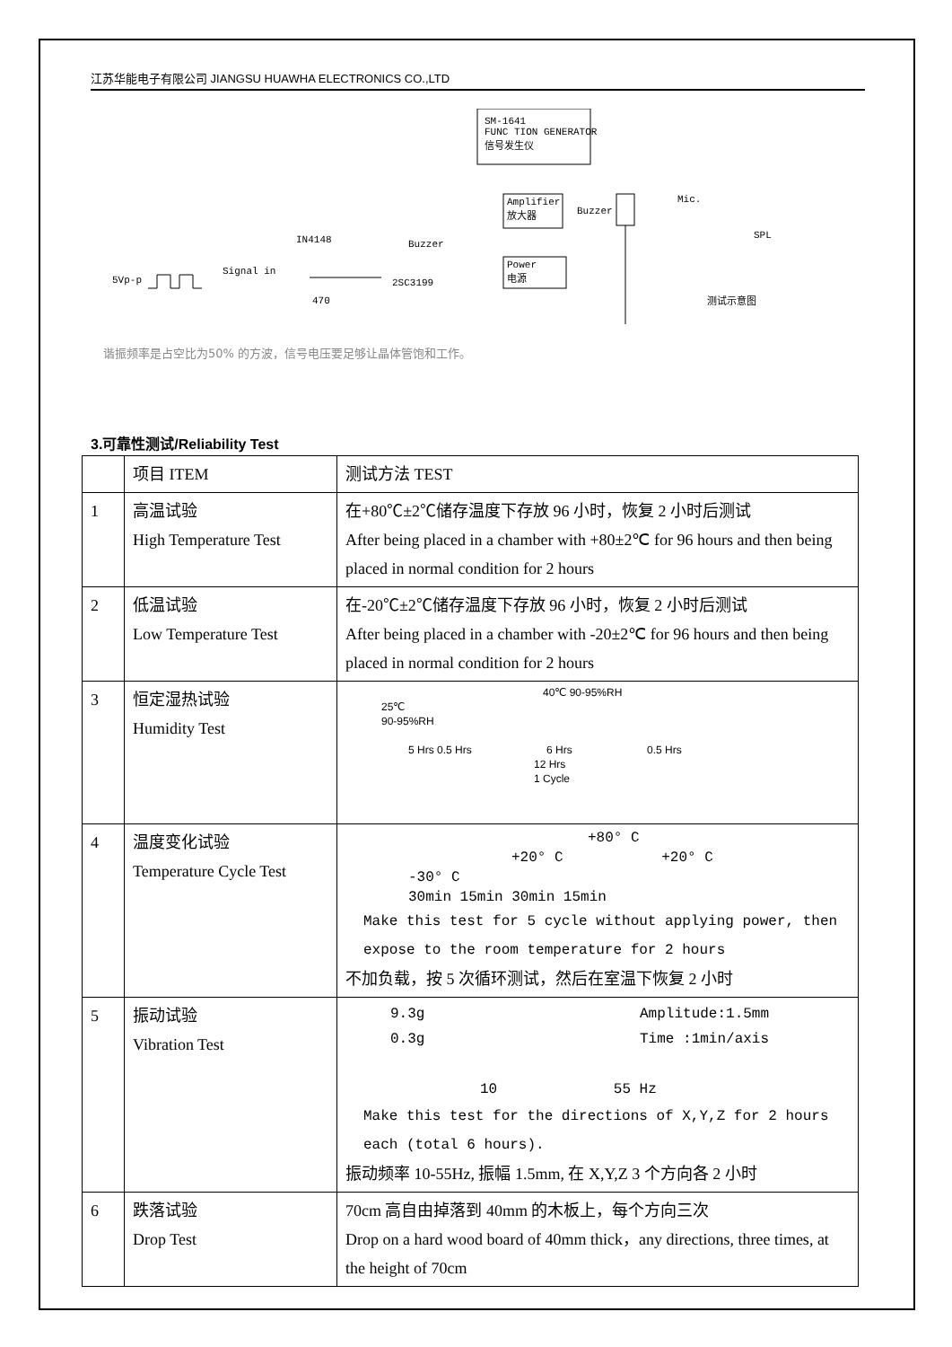江苏华能电子有限公司 JIANGSU HUAWHA ELECTRONICS CO.,LTD
SM-1641
FUNC TION GENERATOR
信号发生仪
Amplifier
放大器
Power
电源
Buzzer
Mic.
SPL
测试示意图
IN4148 Buzzer
5Vp-p
Signal in
470
2SC3199
谐振频率是占空比为50% 的方波，信号电压要足够让晶体管饱和工作。
3.可靠性测试/Reliability Test
| | 项目 ITEM | 测试方法 TEST |
| 1 | 高温试验 High Temperature Test | 在+80℃±2℃储存温度下存放 96 小时，恢复 2 小时后测试 After being placed in a chamber with +80±2℃ for 96 hours and then being placed in normal condition for 2 hours |
| 2 | 低温试验 Low Temperature Test | 在-20℃±2℃储存温度下存放 96 小时，恢复 2 小时后测试 After being placed in a chamber with -20±2℃ for 96 hours and then being placed in normal condition for 2 hours |
| 3 | 恒定湿热试验 Humidity Test | 40℃ 90-95%RH 25℃ 90-95%RH 5 Hrs 0.5 Hrs 6 Hrs 0.5 Hrs 12 Hrs 1 Cycle |
| 4 | 温度变化试验 Temperature Cycle Test | +80° C +20° C +20° C -30° C 30min 15min 30min 15min Make this test for 5 cycle without applying power, then expose to the room temperature for 2 hours 不加负载，按 5 次循环测试，然后在室温下恢复 2 小时 |
| 5 | 振动试验 Vibration Test | 9.3g Amplitude:1.5mm 0.3g Time :1min/axis 10 55 Hz Make this test for the directions of X,Y,Z for 2 hours each (total 6 hours). 振动频率 10-55Hz, 振幅 1.5mm, 在 X,Y,Z 3 个方向各 2 小时 |
| 6 | 跌落试验 Drop Test | 70cm 高自由掉落到 40mm 的木板上，每个方向三次 Drop on a hard wood board of 40mm thick，any directions, three times, at the height of 70cm |